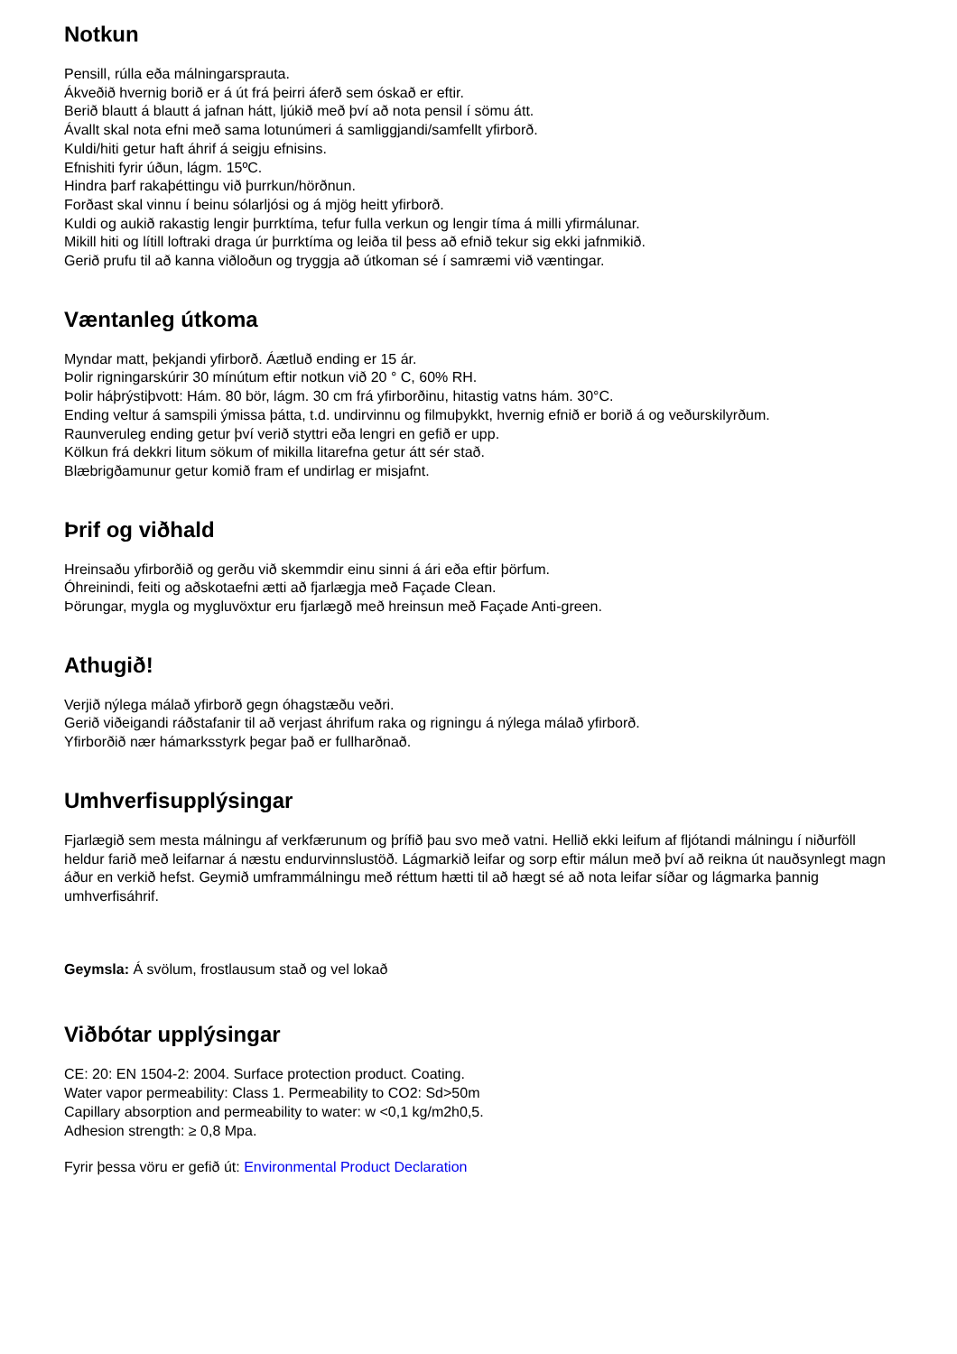Notkun
Pensill, rúlla eða málningarsprauta.
Ákveðið hvernig borið er á út frá þeirri áferð sem óskað er eftir.
Berið blautt á blautt á jafnan hátt, ljúkið með því að nota pensil í sömu átt.
Ávallt skal nota efni með sama lotunúmeri á samliggjandi/samfellt yfirborð.
Kuldi/hiti getur haft áhrif á seigju efnisins.
Efnishiti fyrir úðun, lágm. 15ºC.
Hindra þarf rakaþéttingu við þurrkun/hörðnun.
Forðast skal vinnu í beinu sólarljósi og á mjög heitt yfirborð.
Kuldi og aukið rakastig lengir þurrktíma, tefur fulla verkun og lengir tíma á milli yfirmálunar.
Mikill hiti og lítill loftraki draga úr þurrktíma og leiða til þess að efnið tekur sig ekki jafnmikið.
Gerið prufu til að kanna viðloðun og tryggja að útkoman sé í samræmi við væntingar.
Væntanleg útkoma
Myndar matt, þekjandi yfirborð. Áætluð ending er 15 ár.
Þolir rigningarskúrir 30 mínútum eftir notkun við 20 ° C, 60% RH.
Þolir háþrýstiþvott: Hám. 80 bör, lágm. 30 cm frá yfirborðinu, hitastig vatns hám. 30°C.
Ending veltur á samspili ýmissa þátta, t.d. undirvinnu og filmuþykkt, hvernig efnið er borið á og veðurskilyrðum.
Raunveruleg ending getur því verið styttri eða lengri en gefið er upp.
Kölkun frá dekkri litum sökum of mikilla litarefna getur átt sér stað.
Blæbrigðamunur getur komið fram ef undirlag er misjafnt.
Þrif og viðhald
Hreinsaðu yfirborðið og gerðu við skemmdir einu sinni á ári eða eftir þörfum.
Óhreinindi, feiti og aðskotaefni ætti að fjarlægja með Façade Clean.
Þörungar, mygla og mygluvöxtur eru fjarlægð með hreinsun með Façade Anti-green.
Athugið!
Verjið nýlega málað yfirborð gegn óhagstæðu veðri.
Gerið viðeigandi ráðstafanir til að verjast áhrifum raka og rigningu á nýlega málað yfirborð.
Yfirborðið nær hámarksstyrk þegar það er fullharðnað.
Umhverfisupplýsingar
Fjarlægið sem mesta málningu af verkfærunum og þrífið þau svo með vatni. Hellið ekki leifum af fljótandi málningu í niðurföll heldur farið með leifarnar á næstu endurvinnslustöð. Lágmarkið leifar og sorp eftir málun með því að reikna út nauðsynlegt magn áður en verkið hefst. Geymið umframmálningu með réttum hætti til að hægt sé að nota leifar síðar og lágmarka þannig umhverfisáhrif.
Geymsla: Á svölum, frostlausum stað og vel lokað
Viðbótar upplýsingar
CE: 20: EN 1504-2: 2004. Surface protection product. Coating.
Water vapor permeability: Class 1. Permeability to CO2: Sd>50m
Capillary absorption and permeability to water: w <0,1 kg/m2h0,5.
Adhesion strength: ≥ 0,8 Mpa.
Fyrir þessa vöru er gefið út: Environmental Product Declaration